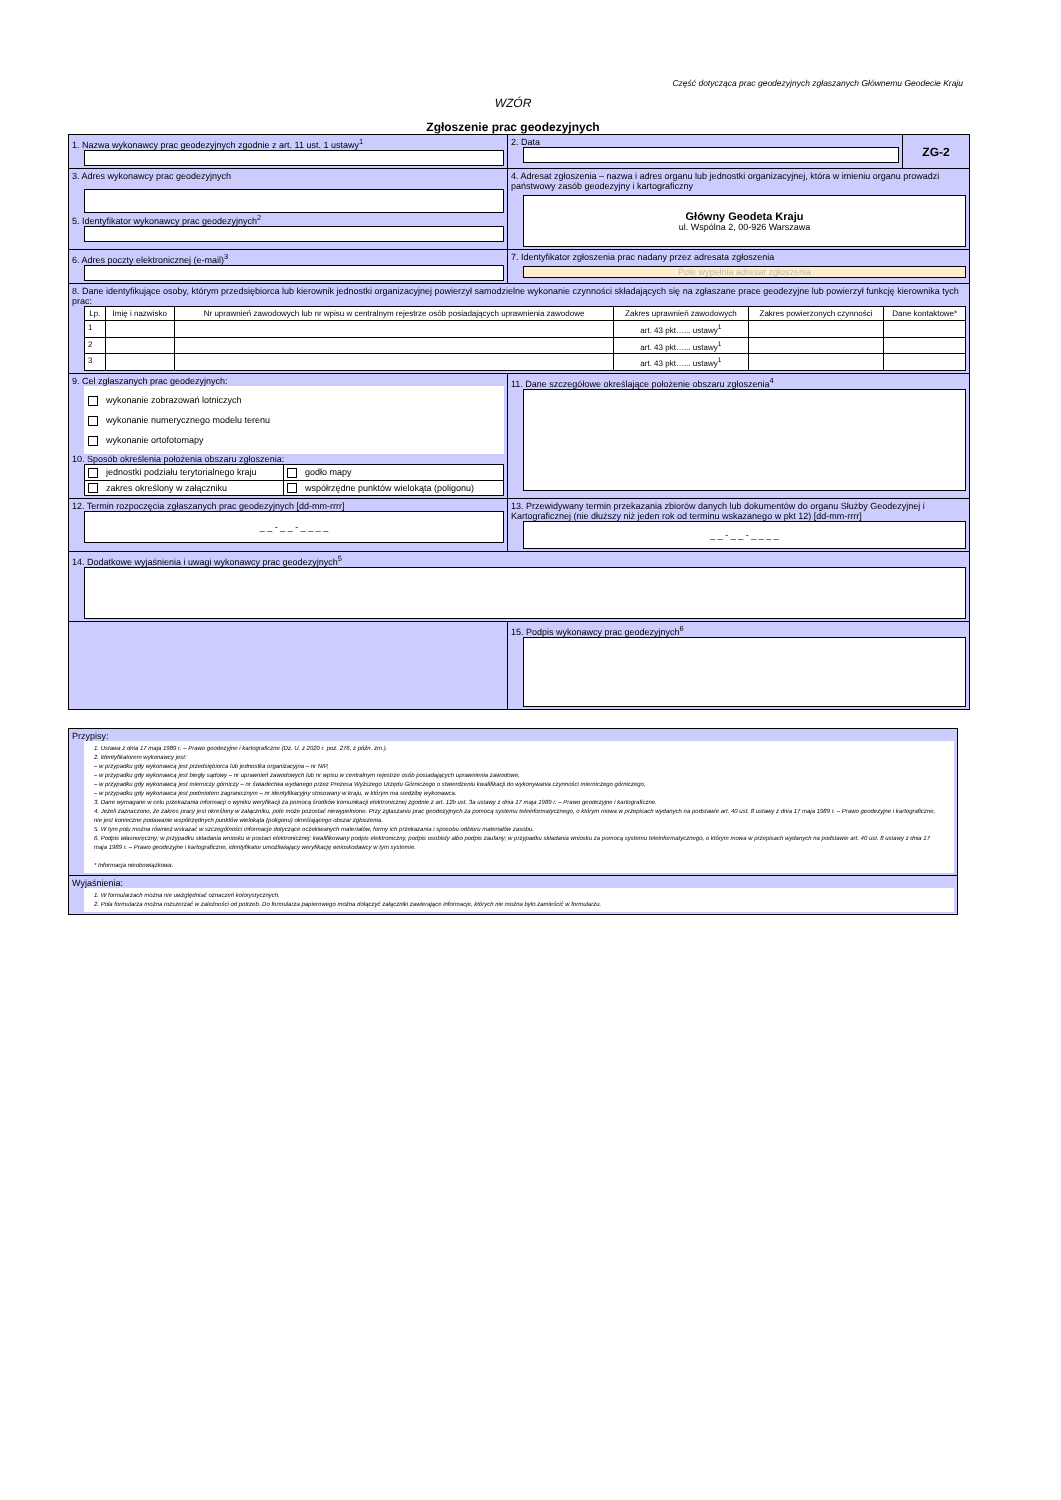Część dotycząca prac geodezyjnych zgłaszanych Głównemu Geodecie Kraju
WZÓR
Zgłoszenie prac geodezyjnych
| 1. Nazwa wykonawcy prac geodezyjnych zgodnie z art. 11 ust. 1 ustawy<sup>1</sup> | 2. Data | ZG-2 |
| 3. Adres wykonawcy prac geodezyjnych 5. Identyfikator wykonawcy prac geodezyjnych<sup>2</sup> | 4. Adresat zgłoszenia – nazwa i adres organu lub jednostki organizacyjnej, która w imieniu organu prowadzi państwowy zasób geodezyjny i kartograficzny Główny Geodeta Kraju ul. Wspólna 2, 00-926 Warszawa | |
| 6. Adres poczty elektronicznej (e-mail)<sup>3</sup> | 7. Identyfikator zgłoszenia prac nadany przez adresata zgłoszenia Pole wypełnia adresat zgłoszenia | |
| 8. Dane identyfikujące osoby, którym przedsiębiorca lub kierownik jednostki organizacyjnej powierzył samodzielne wykonanie czynności składających się na zgłaszane prace geodezyjne lub powierzył funkcję kierownika tych prac: / Lp. / Imię i nazwisko / Nr uprawnień zawodowych lub nr wpisu w centralnym rejestrze osób posiadających uprawnienia zawodowe / Zakres uprawnień zawodowych / Zakres powierzonych czynności / Dane kontaktowe* / / 1 / / / art. 43 pkt…... ustawy<sup>1</sup> / / / / 2 / / / art. 43 pkt…... ustawy<sup>1</sup> / / / / 3 / / / art. 43 pkt…... ustawy<sup>1</sup> / / / | | |
| 9. Cel zgłaszanych prac geodezyjnych: wykonanie zobrazowań lotniczych wykonanie numerycznego modelu terenu wykonanie ortofotomapy 10. Sposób określenia położenia obszaru zgłoszenia: / jednostki podziału terytorialnego kraju / godło mapy / / zakres określony w załączniku / współrzędne punktów wielokąta (poligonu) / | 11. Dane szczegółowe określające położenie obszaru zgłoszenia<sup>4</sup> | |
| 12. Termin rozpoczęcia zgłaszanych prac geodezyjnych [dd-mm-rrrr] _ _ - _ _ - _ _ _ _ | 13. Przewidywany termin przekazania zbiorów danych lub dokumentów do organu Służby Geodezyjnej i Kartograficznej (nie dłuższy niż jeden rok od terminu wskazanego w pkt 12) [dd-mm-rrrr] _ _ - _ _ - _ _ _ _ | |
| 14. Dodatkowe wyjaśnienia i uwagi wykonawcy prac geodezyjnych<sup>5</sup> | | |
| | 15. Podpis wykonawcy prac geodezyjnych<sup>6</sup> | |
| Przypisy: 1. Ustawa z dnia 17 maja 1989 r. – Prawo geodezyjne i kartograficzne (Dz. U. z 2020 r. poz. 276, z późn. zm.). 2. Identyfikatorem wykonawcy jest: – w przypadku gdy wykonawcą jest przedsiębiorca lub jednostka organizacyjna – nr NIP, – w przypadku gdy wykonawcą jest biegły sądowy – nr uprawnień zawodowych lub nr wpisu w centralnym rejestrze osób posiadających uprawnienia zawodowe, – w przypadku gdy wykonawcą jest mierniczy górniczy – nr świadectwa wydanego przez Prezesa Wyższego Urzędu Górniczego o stwierdzeniu kwalifikacji do wykonywania czynności mierniczego górniczego, – w przypadku gdy wykonawca jest podmiotem zagranicznym – nr identyfikacyjny stosowany w kraju, w którym ma siedzibę wykonawca. 3. Dane wymagane w celu przekazania informacji o wyniku weryfikacji za pomocą środków komunikacji elektronicznej zgodnie z art. 12b ust. 3a ustawy z dnia 17 maja 1989 r. – Prawo geodezyjne i kartograficzne. 4. Jeżeli zaznaczono, że zakres pracy jest określony w załączniku, pole może pozostać niewypełnione. Przy zgłaszaniu prac geodezyjnych za pomocą systemu teleinformatycznego, o którym mowa w przepisach wydanych na podstawie art. 40 ust. 8 ustawy z dnia 17 maja 1989 r. – Prawo geodezyjne i kartograficzne, nie jest konieczne podawanie współrzędnych punktów wielokąta (poligonu) określającego obszar zgłoszenia. 5. W tym polu można również wskazać w szczególności informacje dotyczące oczekiwanych materiałów, formy ich przekazania i sposobu odbioru materiałów zasobu. 6. Podpis własnoręczny; w przypadku składania wniosku w postaci elektronicznej: kwalifikowany podpis elektroniczny, podpis osobisty albo podpis zaufany; w przypadku składania wniosku za pomocą systemu teleinformatycznego, o którym mowa w przepisach wydanych na podstawie art. 40 ust. 8 ustawy z dnia 17 maja 1989 r. – Prawo geodezyjne i kartograficzne, identyfikator umożliwiający weryfikację wnioskodawcy w tym systemie. * Informacja nieobowiązkowa. |
| Wyjaśnienia: 1. W formularzach można nie uwzględniać oznaczeń kolorystycznych. 2. Pola formularza można rozszerzać w zależności od potrzeb. Do formularza papierowego można dołączyć załączniki zawierające informacje, których nie można było zamieścić w formularzu. |